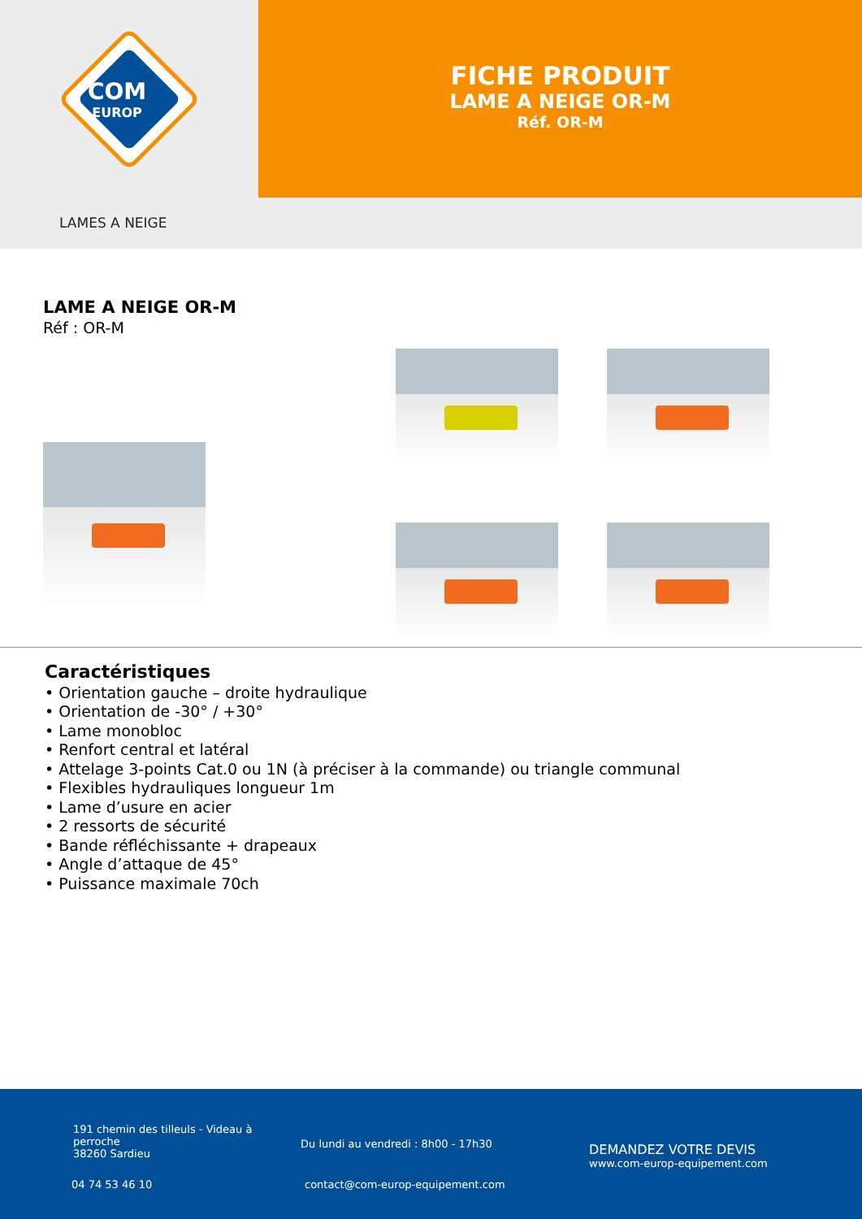COM
EUROP
FICHE PRODUIT
LAME A NEIGE OR-M
Réf. OR-M
LAMES A NEIGE
LAME A NEIGE OR-M
Réf : OR-M
Caractéristiques
• Orientation gauche – droite hydraulique
• Orientation de -30° / +30°
• Lame monobloc
• Renfort central et latéral
• Attelage 3-points Cat.0 ou 1N (à préciser à la commande) ou triangle communal
• Flexibles hydrauliques longueur 1m
• Lame d’usure en acier
• 2 ressorts de sécurité
• Bande réfléchissante + drapeaux
• Angle d’attaque de 45°
• Puissance maximale 70ch
191 chemin des tilleuls - Videau à
perroche
38260 Sardieu
04 74 53 46 10
Du lundi au vendredi : 8h00 - 17h30
contact@com-europ-equipement.com
DEMANDEZ VOTRE DEVIS
www.com-europ-equipement.com